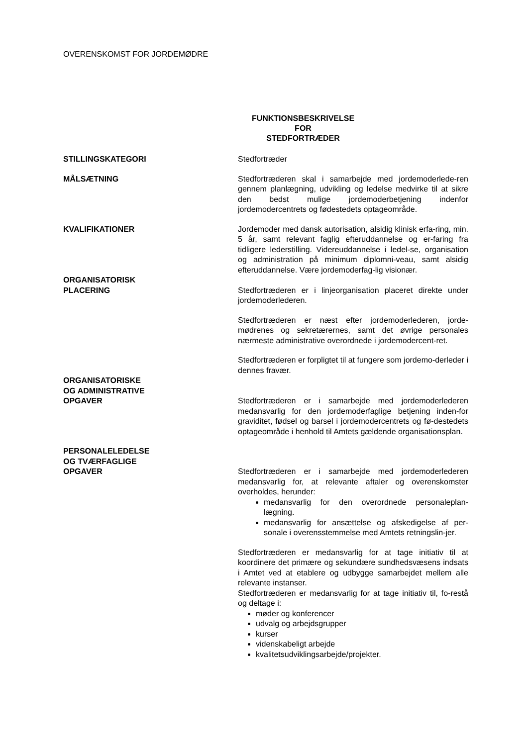OVERENSKOMST FOR JORDEMØDRE
FUNKTIONSBESKRIVELSE
FOR
STEDFORTRÆDER
STILLINGSKATEGORI Stedfortræder
MÅLSÆTNING Stedfortræderen skal i samarbejde med jordemoderlede-ren gennem planlægning, udvikling og ledelse medvirke til at sikre den bedst mulige jordemoderbetjening indenfor jordemodercentrets og fødestedets optageområde.
KVALIFIKATIONER Jordemoder med dansk autorisation, alsidig klinisk erfa-ring, min. 5 år, samt relevant faglig efteruddannelse og er-faring fra tidligere lederstilling. Videreuddannelse i ledel-se, organisation og administration på minimum diplomni-veau, samt alsidig efteruddannelse. Være jordemoderfag-lig visionær.
ORGANISATORISK
PLACERING
Stedfortræderen er i linjeorganisation placeret direkte under jordemoderlederen.
Stedfortræderen er næst efter jordemoderlederen, jorde-mødrenes og sekretærernes, samt det øvrige personales nærmeste administrative overordnede i jordemodercent-ret.
Stedfortræderen er forpligtet til at fungere som jordemo-derleder i dennes fravær.
ORGANISATORISKE
OG ADMINISTRATIVE
OPGAVER
Stedfortræderen er i samarbejde med jordemoderlederen medansvarlig for den jordemoderfaglige betjening inden-for graviditet, fødsel og barsel i jordemodercentrets og fø-destedets optageområde i henhold til Amtets gældende organisationsplan.
PERSONALELEDELSE
OG TVÆRFAGLIGE
OPGAVER
Stedfortræderen er i samarbejde med jordemoderlederen medansvarlig for, at relevante aftaler og overenskomster overholdes, herunder:
medansvarlig for den overordnede personaleplan-lægning.
medansvarlig for ansættelse og afskedigelse af per-sonale i overensstemmelse med Amtets retningslin-jer.
Stedfortræderen er medansvarlig for at tage initiativ til at koordinere det primære og sekundære sundhedsvæsens indsats i Amtet ved at etablere og udbygge samarbejdet mellem alle relevante instanser.
Stedfortræderen er medansvarlig for at tage initiativ til, fo-restå og deltage i:
møder og konferencer
udvalg og arbejdsgrupper
kurser
videnskabeligt arbejde
kvalitetsudviklingsarbejde/projekter.